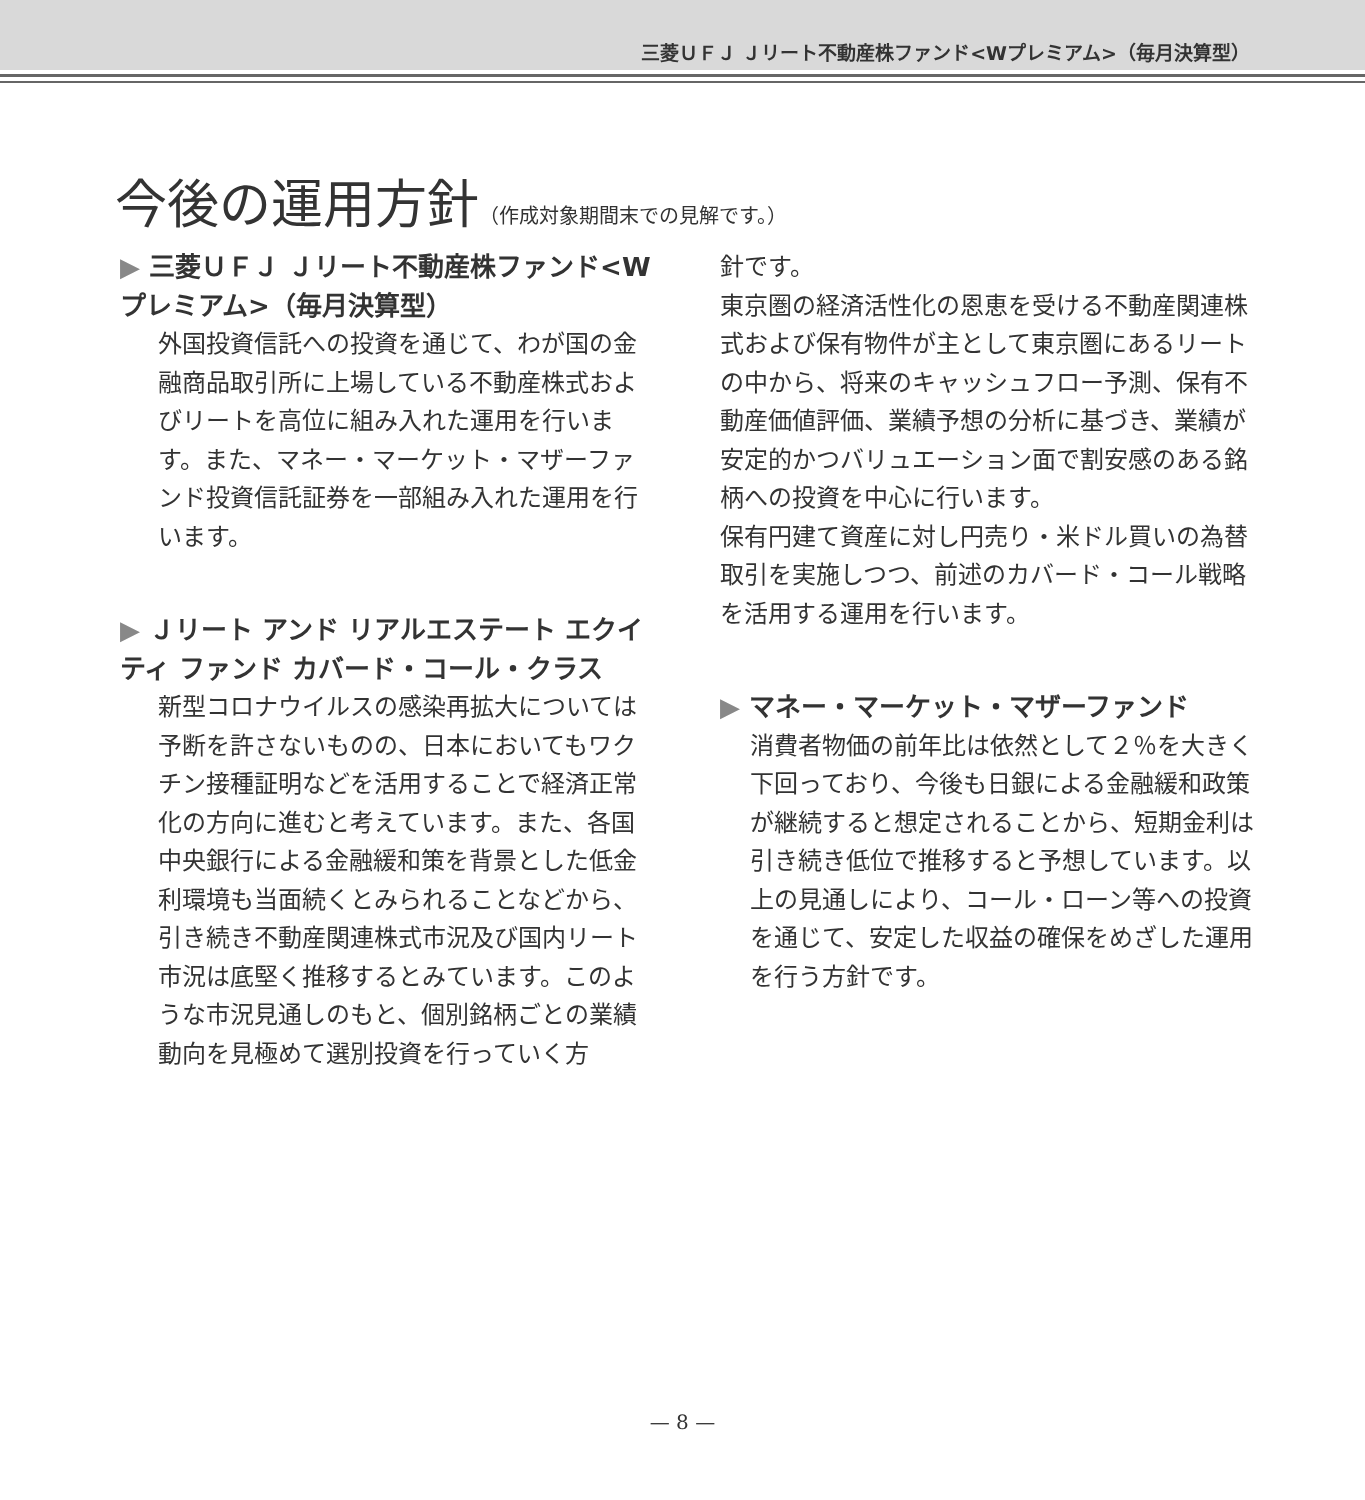三菱ＵＦＪ Ｊリート不動産株ファンド<Wプレミアム>（毎月決算型）
今後の運用方針（作成対象期間末での見解です。）
▶ 三菱ＵＦＪ Ｊリート不動産株ファンド<Wプレミアム>（毎月決算型）
外国投資信託への投資を通じて、わが国の金融商品取引所に上場している不動産株式およびリートを高位に組み入れた運用を行います。また、マネー・マーケット・マザーファンド投資信託証券を一部組み入れた運用を行います。
▶ Ｊリート アンド リアルエステート エクイティ ファンド カバード・コール・クラス
新型コロナウイルスの感染再拡大については予断を許さないものの、日本においてもワクチン接種証明などを活用することで経済正常化の方向に進むと考えています。また、各国中央銀行による金融緩和策を背景とした低金利環境も当面続くとみられることなどから、引き続き不動産関連株式市況及び国内リート市況は底堅く推移するとみています。このような市況見通しのもと、個別銘柄ごとの業績動向を見極めて選別投資を行っていく方
針です。
東京圏の経済活性化の恩恵を受ける不動産関連株式および保有物件が主として東京圏にあるリートの中から、将来のキャッシュフロー予測、保有不動産価値評価、業績予想の分析に基づき、業績が安定的かつバリュエーション面で割安感のある銘柄への投資を中心に行います。
保有円建て資産に対し円売り・米ドル買いの為替取引を実施しつつ、前述のカバード・コール戦略を活用する運用を行います。
▶ マネー・マーケット・マザーファンド
消費者物価の前年比は依然として２％を大きく下回っており、今後も日銀による金融緩和政策が継続すると想定されることから、短期金利は引き続き低位で推移すると予想しています。以上の見通しにより、コール・ローン等への投資を通じて、安定した収益の確保をめざした運用を行う方針です。
— 8 —